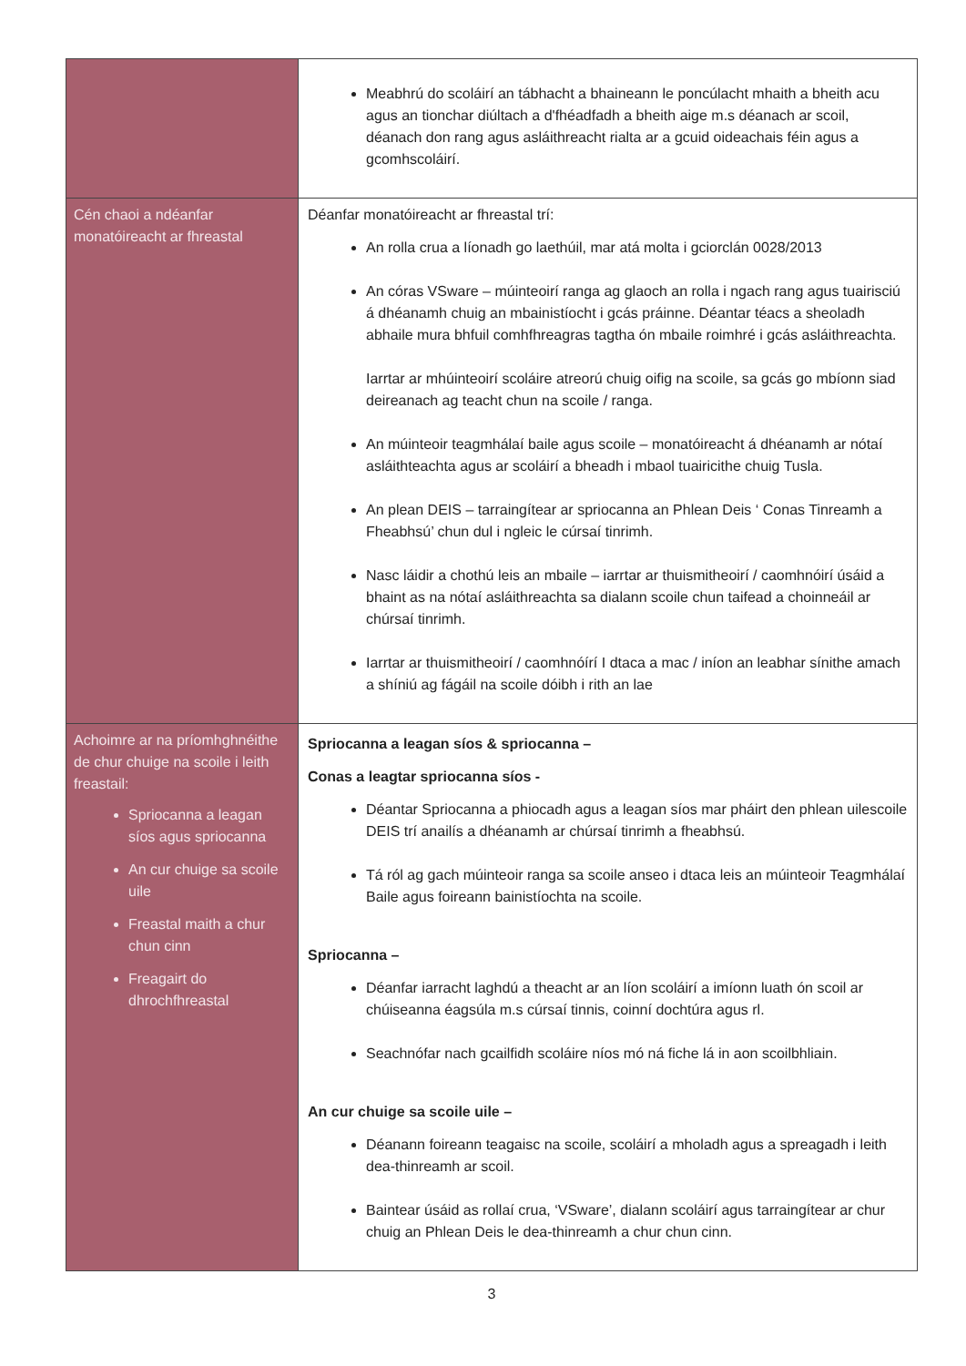| | Meabhrú do scoláirí an tábhacht a bhaineann le poncúlacht mhaith a bheith acu agus an tionchar diúltach a d'fhéadfadh a bheith aige m.s déanach ar scoil, déanach don rang agus asláithreacht rialta ar a gcuid oideachais féin agus a gcomhscoláirí. |
| Cén chaoi a ndéanfar monatóireacht ar fhreastal | Déanfar monatóireacht ar fhreastal trí: An rolla crua a líonadh go laethúil, mar atá molta i gciorclán 0028/2013 An córas VSware – múinteoirí ranga ag glaoch an rolla i ngach rang agus tuairisciú á dhéanamh chuig an mbainistíocht i gcás práinne. Déantar téacs a sheoladh abhaile mura bhfuil comhfhreagras tagtha ón mbaile roimhré i gcás asláithreachta. Iarrtar ar mhúinteoirí scoláire atreorú chuig oifig na scoile, sa gcás go mbíonn siad deireanach ag teacht chun na scoile / ranga. An múinteoir teagmhálaí baile agus scoile – monatóireacht á dhéanamh ar nótaí asláithteachta agus ar scoláirí a bheadh i mbaol tuairicithe chuig Tusla. An plean DEIS – tarraingítear ar spriocanna an Phlean Deis ‘ Conas Tinreamh a Fheabhsú’ chun dul i ngleic le cúrsaí tinrimh. Nasc láidir a chothú leis an mbaile – iarrtar ar thuismitheoirí / caomhnóirí úsáid a bhaint as na nótaí asláithreachta sa dialann scoile chun taifead a choinneáil ar chúrsaí tinrimh. Iarrtar ar thuismitheoirí / caomhnóírí I dtaca a mac / iníon an leabhar sínithe amach a shíniú ag fágáil na scoile dóibh i rith an lae |
| Achoimre ar na príomhghnéithe de chur chuige na scoile i leith freastail: Spriocanna a leagan síos agus spriocanna An cur chuige sa scoile uile Freastal maith a chur chun cinn Freagairt do dhrochfhreastal | Spriocanna a leagan síos & spriocanna – Conas a leagtar spriocanna síos - Déantar Spriocanna a phiocadh agus a leagan síos mar pháirt den phlean uilescoile DEIS trí anailís a dhéanamh ar chúrsaí tinrimh a fheabhsú. Tá ról ag gach múinteoir ranga sa scoile anseo i dtaca leis an múinteoir Teagmhálaí Baile agus foireann bainistíochta na scoile. Spriocanna – Déanfar iarracht laghdú a theacht ar an líon scoláirí a imíonn luath ón scoil ar chúiseanna éagsúla m.s cúrsaí tinnis, coinní dochtúra agus rl. Seachnófar nach gcailfidh scoláire níos mó ná fiche lá in aon scoilbhliain. An cur chuige sa scoile uile – Déanann foireann teagaisc na scoile, scoláirí a mholadh agus a spreagadh i leith dea-thinreamh ar scoil. Baintear úsáid as rollaí crua, ‘VSware’, dialann scoláirí agus tarraingítear ar chur chuig an Phlean Deis le dea-thinreamh a chur chun cinn. |
3